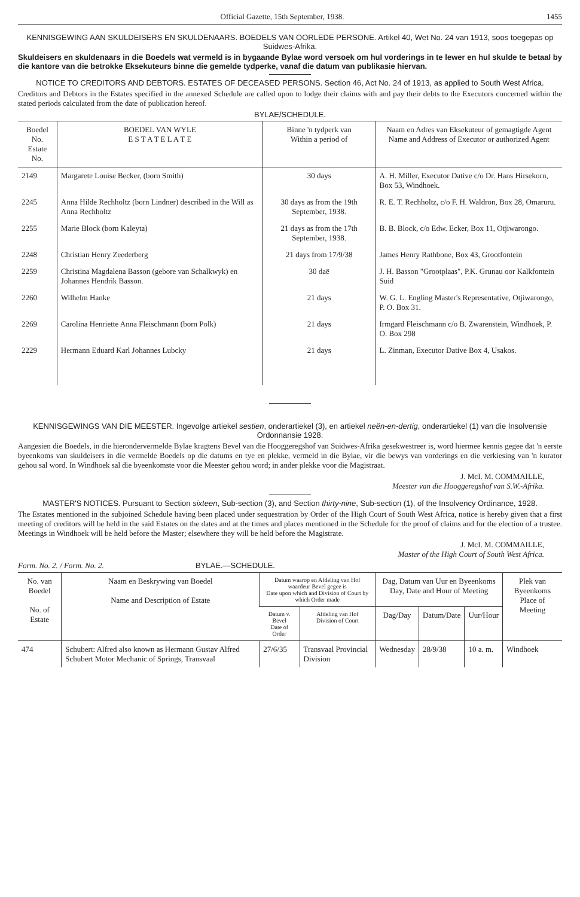Official Gazette, 15th September, 1938. 1455
KENNISGEWING AAN SKULDEISERS EN SKULDENAARS. BOEDELS VAN OORLEDE PERSONE. Artikel 40, Wet No. 24 van 1913, soos toegepas op Suidwes-Afrika.
Skuldeisers en skuldenaars in die Boedels wat vermeld is in bygaande Bylae word versoek om hul vorderings in te lewer en hul skulde te betaal by die kantore van die betrokke Eksekuteurs binne die gemelde tydperke, vanaf die datum van publikasie hiervan.
NOTICE TO CREDITORS AND DEBTORS. ESTATES OF DECEASED PERSONS. Section 46, Act No. 24 of 1913, as applied to South West Africa.
Creditors and Debtors in the Estates specified in the annexed Schedule are called upon to lodge their claims with and pay their debts to the Executors concerned within the stated periods calculated from the date of publication hereof.
BYLAE/SCHEDULE.
| Boedel No. Estate No. | BOEDEL VAN WYLE E S T A T E L A T E | Binne 'n tydperk van Within a period of | Naam en Adres van Eksekuteur of gemagtigde Agent Name and Address of Executor or authorized Agent |
| --- | --- | --- | --- |
| 2149 | Margarete Louise Becker, (born Smith) | 30 days | A. H. Miller, Executor Dative c/o Dr. Hans Hirsekorn, Box 53, Windhoek. |
| 2245 | Anna Hilde Rechholtz (born Lindner) described in the Will as Anna Rechholtz | 30 days as from the 19th September, 1938. | R. E. T. Rechholtz, c/o F. H. Waldron, Box 28, Omaruru. |
| 2255 | Marie Block (born Kaleyta) | 21 days as from the 17th September, 1938. | B. B. Block, c/o Edw. Ecker, Box 11, Otjiwarongo. |
| 2248 | Christian Henry Zeederberg | 21 days from 17/9/38 | James Henry Rathbone, Box 43, Grootfontein |
| 2259 | Christina Magdalena Basson (gebore van Schalkwyk) en Johannes Hendrik Basson. | 30 daë | J. H. Basson "Grootplaas", P.K. Grunau oor Kalkfontein Suid |
| 2260 | Wilhelm Hanke | 21 days | W. G. L. Engling Master's Representative, Otjiwarongo, P. O. Box 31. |
| 2269 | Carolina Henriette Anna Fleischmann (born Polk) | 21 days | Irmgard Fleischmann c/o B. Zwarenstein, Windhoek, P. O. Box 298 |
| 2229 | Hermann Eduard Karl Johannes Lubcky | 21 days | L. Zinman, Executor Dative Box 4, Usakos. |
KENNISGEWINGS VAN DIE MEESTER. Ingevolge artiekel sestien, onderartiekel (3), en artiekel neën-en-dertig, onderartiekel (1) van die Insolvensie Ordonnansie 1928.
Aangesien die Boedels, in die hierondervermelde Bylae kragtens Bevel van die Hooggeregshof van Suidwes-Afrika gesekwestreer is, word hiermee kennis gegee dat 'n eerste byeenkoms van skuldeisers in die vermelde Boedels op die datums en tye en plekke, vermeld in die Bylae, vir die bewys van vorderings en die verkiesing van 'n kurator gehou sal word. In Windhoek sal die byeenkomste voor die Meester gehou word; in ander plekke voor die Magistraat.
J. McI. M. COMMAILLE,
Meester van die Hooggeregshof van S.W.-Afrika.
MASTER'S NOTICES. Pursuant to Section sixteen, Sub-section (3), and Section thirty-nine, Sub-section (1), of the Insolvency Ordinance, 1928.
The Estates mentioned in the subjoined Schedule having been placed under sequestration by Order of the High Court of South West Africa, notice is hereby given that a first meeting of creditors will be held in the said Estates on the dates and at the times and places mentioned in the Schedule for the proof of claims and for the election of a trustee. Meetings in Windhoek will be held before the Master; elsewhere they will be held before the Magistrate.
J. McI. M. COMMAILLE,
Master of the High Court of South West Africa.
Form. No. 2. / Form. No. 2. BYLAE.—SCHEDULE.
| No. van Boedel No. of Estate | Naam en Beskrywing van Boedel Name and Description of Estate | Datum waarop en Afdeling van Hof waardeur Bevel gegee is Date upon which and Division of Court by which Order made | | Dag, Datum van Uur en Byeenkoms Day, Date and Hour of Meeting | | | Plek van Byeenkoms Place of Meeting |
| --- | --- | --- | --- | --- | --- | --- | --- |
| | | Datum v. Bevel Date of Order | Afdeling van Hof Division of Court | Dag/Day | Datum/Date | Uur/Hour | |
| 474 | Schubert: Alfred also known as Hermann Gustav Alfred Schubert Motor Mechanic of Springs, Transvaal | 27/6/35 | Transvaal Provincial Division | Wednesday | 28/9/38 | 10 a. m. | Windhoek |